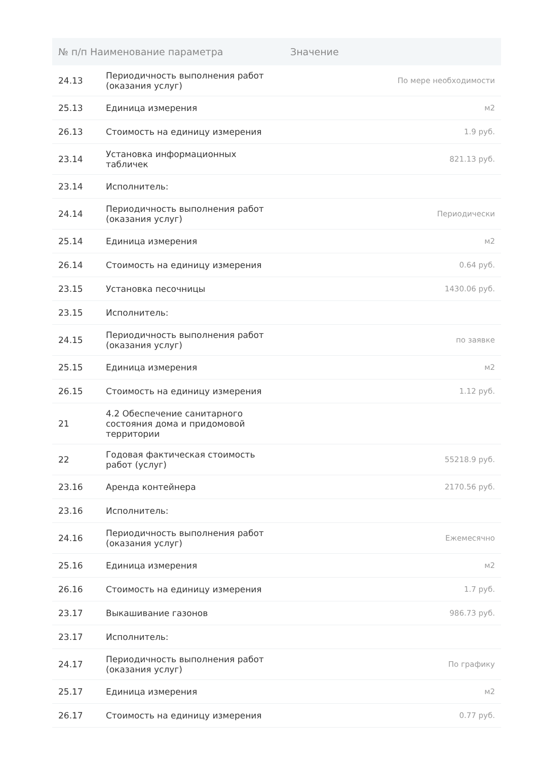| № п/п Наименование параметра | | Значение |
| --- | --- | --- |
| 24.13 | Периодичность выполнения работ (оказания услуг) | По мере необходимости |
| 25.13 | Единица измерения | м2 |
| 26.13 | Стоимость на единицу измерения | 1.9 руб. |
| 23.14 | Установка информационных табличек | 821.13 руб. |
| 23.14 | Исполнитель: | |
| 24.14 | Периодичность выполнения работ (оказания услуг) | Периодически |
| 25.14 | Единица измерения | м2 |
| 26.14 | Стоимость на единицу измерения | 0.64 руб. |
| 23.15 | Установка песочницы | 1430.06 руб. |
| 23.15 | Исполнитель: | |
| 24.15 | Периодичность выполнения работ (оказания услуг) | по заявке |
| 25.15 | Единица измерения | м2 |
| 26.15 | Стоимость на единицу измерения | 1.12 руб. |
| 21 | 4.2 Обеспечение санитарного состояния дома и придомовой территории | |
| 22 | Годовая фактическая стоимость работ (услуг) | 55218.9 руб. |
| 23.16 | Аренда контейнера | 2170.56 руб. |
| 23.16 | Исполнитель: | |
| 24.16 | Периодичность выполнения работ (оказания услуг) | Ежемесячно |
| 25.16 | Единица измерения | м2 |
| 26.16 | Стоимость на единицу измерения | 1.7 руб. |
| 23.17 | Выкашивание газонов | 986.73 руб. |
| 23.17 | Исполнитель: | |
| 24.17 | Периодичность выполнения работ (оказания услуг) | По графику |
| 25.17 | Единица измерения | м2 |
| 26.17 | Стоимость на единицу измерения | 0.77 руб. |